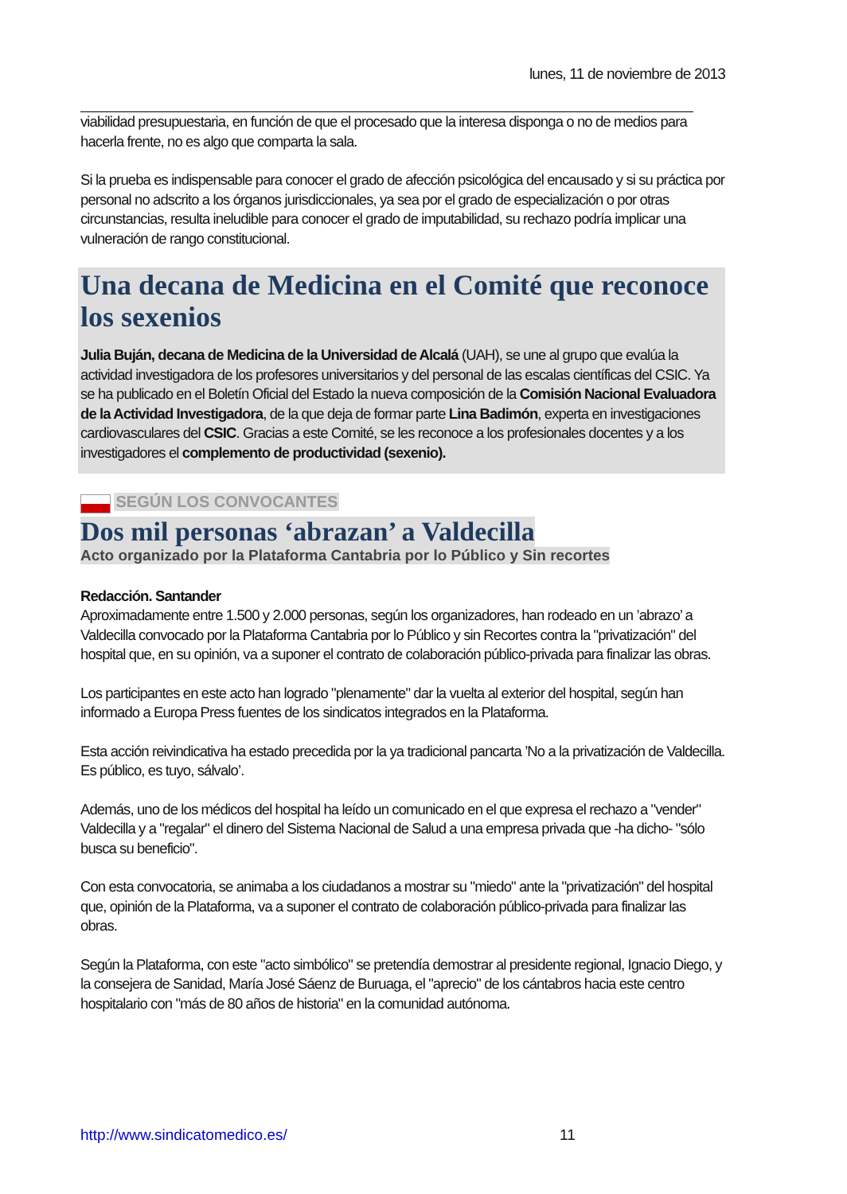lunes, 11 de noviembre de 2013
viabilidad presupuestaria, en función de que el procesado que la interesa disponga o no de medios para hacerla frente, no es algo que comparta la sala.
Si la prueba es indispensable para conocer el grado de afección psicológica del encausado y si su práctica por personal no adscrito a los órganos jurisdiccionales, ya sea por el grado de especialización o por otras circunstancias, resulta ineludible para conocer el grado de imputabilidad, su rechazo podría implicar una vulneración de rango constitucional.
Una decana de Medicina en el Comité que reconoce los sexenios
Julia Buján, decana de Medicina de la Universidad de Alcalá (UAH), se une al grupo que evalúa la actividad investigadora de los profesores universitarios y del personal de las escalas científicas del CSIC. Ya se ha publicado en el Boletín Oficial del Estado la nueva composición de la Comisión Nacional Evaluadora de la Actividad Investigadora, de la que deja de formar parte Lina Badimón, experta en investigaciones cardiovasculares del CSIC. Gracias a este Comité, se les reconoce a los profesionales docentes y a los investigadores el complemento de productividad (sexenio).
SEGÚN LOS CONVOCANTES
Dos mil personas ‘abrazan’ a Valdecilla
Acto organizado por la Plataforma Cantabria por lo Público y Sin recortes
Redacción. Santander
Aproximadamente entre 1.500 y 2.000 personas, según los organizadores, han rodeado en un ’abrazo’ a Valdecilla convocado por la Plataforma Cantabria por lo Público y sin Recortes contra la "privatización" del hospital que, en su opinión, va a suponer el contrato de colaboración público-privada para finalizar las obras.
Los participantes en este acto han logrado "plenamente" dar la vuelta al exterior del hospital, según han informado a Europa Press fuentes de los sindicatos integrados en la Plataforma.
Esta acción reivindicativa ha estado precedida por la ya tradicional pancarta ’No a la privatización de Valdecilla. Es público, es tuyo, sálvalo’.
Además, uno de los médicos del hospital ha leído un comunicado en el que expresa el rechazo a "vender" Valdecilla y a "regalar" el dinero del Sistema Nacional de Salud a una empresa privada que -ha dicho- "sólo busca su beneficio".
Con esta convocatoria, se animaba a los ciudadanos a mostrar su "miedo" ante la "privatización" del hospital que, opinión de la Plataforma, va a suponer el contrato de colaboración público-privada para finalizar las obras.
Según la Plataforma, con este "acto simbólico" se pretendía demostrar al presidente regional, Ignacio Diego, y la consejera de Sanidad, María José Sáenz de Buruaga, el "aprecio" de los cántabros hacia este centro hospitalario con "más de 80 años de historia" en la comunidad autónoma.
http://www.sindicatomedico.es/ 11